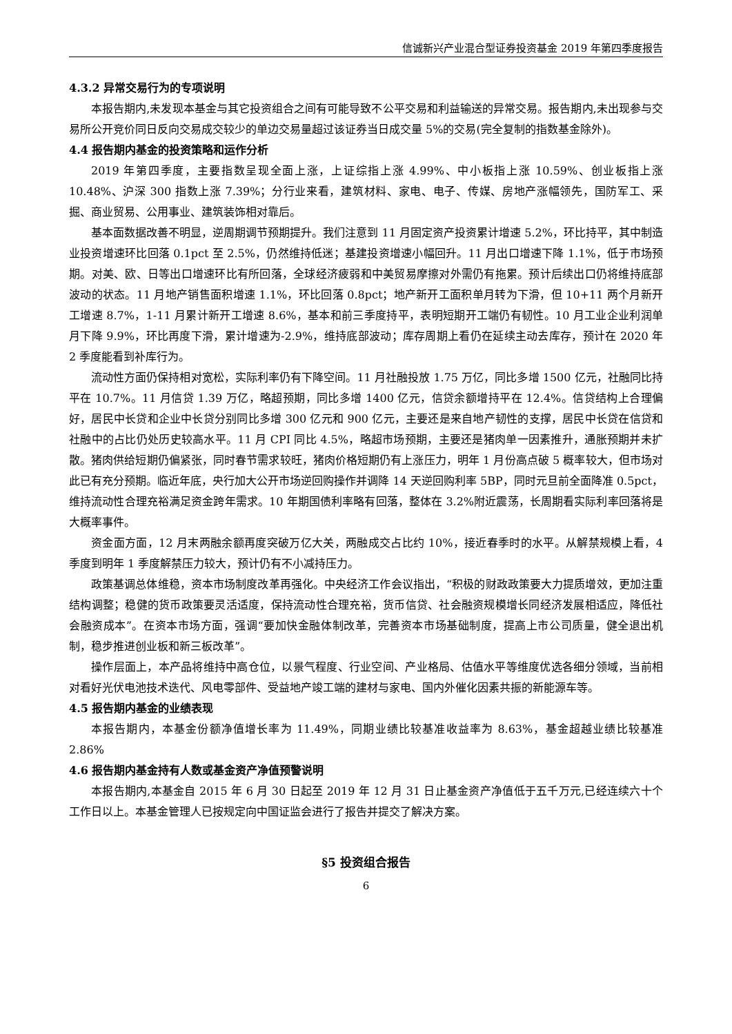信诚新兴产业混合型证券投资基金 2019 年第四季度报告
4.3.2 异常交易行为的专项说明
本报告期内,未发现本基金与其它投资组合之间有可能导致不公平交易和利益输送的异常交易。报告期内,未出现参与交易所公开竞价同日反向交易成交较少的单边交易量超过该证券当日成交量 5%的交易(完全复制的指数基金除外)。
4.4 报告期内基金的投资策略和运作分析
2019 年第四季度，主要指数呈现全面上涨，上证综指上涨 4.99%、中小板指上涨 10.59%、创业板指上涨 10.48%、沪深 300 指数上涨 7.39%；分行业来看，建筑材料、家电、电子、传媒、房地产涨幅领先，国防军工、采掘、商业贸易、公用事业、建筑装饰相对靠后。
基本面数据改善不明显，逆周期调节预期提升。我们注意到 11 月固定资产投资累计增速 5.2%，环比持平，其中制造业投资增速环比回落 0.1pct 至 2.5%，仍然维持低迷；基建投资增速小幅回升。11 月出口增速下降 1.1%，低于市场预期。对美、欧、日等出口增速环比有所回落，全球经济疲弱和中美贸易摩擦对外需仍有拖累。预计后续出口仍将维持底部波动的状态。11 月地产销售面积增速 1.1%，环比回落 0.8pct；地产新开工面积单月转为下滑，但 10+11 两个月新开工增速 8.7%，1-11 月累计新开工增速 8.6%，基本和前三季度持平，表明短期开工端仍有韧性。10 月工业企业利润单月下降 9.9%，环比再度下滑，累计增速为-2.9%，维持底部波动；库存周期上看仍在延续主动去库存，预计在 2020 年 2 季度能看到补库行为。
流动性方面仍保持相对宽松，实际利率仍有下降空间。11 月社融投放 1.75 万亿，同比多增 1500 亿元，社融同比持平在 10.7%。11 月信贷 1.39 万亿，略超预期，同比多增 1400 亿元，信贷余额增持平在 12.4%。信贷结构上合理偏好，居民中长贷和企业中长贷分别同比多增 300 亿元和 900 亿元，主要还是来自地产韧性的支撑，居民中长贷在信贷和社融中的占比仍处历史较高水平。11 月 CPI 同比 4.5%，略超市场预期，主要还是猪肉单一因素推升，通胀预期并未扩散。猪肉供给短期仍偏紧张，同时春节需求较旺，猪肉价格短期仍有上涨压力，明年 1 月份高点破 5 概率较大，但市场对此已有充分预期。临近年底，央行加大公开市场逆回购操作并调降 14 天逆回购利率 5BP，同时元旦前全面降准 0.5pct，维持流动性合理充裕满足资金跨年需求。10 年期国债利率略有回落，整体在 3.2%附近震荡，长周期看实际利率回落将是大概率事件。
资金面方面，12 月末两融余额再度突破万亿大关，两融成交占比约 10%，接近春季时的水平。从解禁规模上看，4 季度到明年 1 季度解禁压力较大，预计仍有不小减持压力。
政策基调总体维稳，资本市场制度改革再强化。中央经济工作会议指出，“积极的财政政策要大力提质增效，更加注重结构调整；稳健的货币政策要灵活适度，保持流动性合理充裕，货币信贷、社会融资规模增长同经济发展相适应，降低社会融资成本”。在资本市场方面，强调“要加快金融体制改革，完善资本市场基础制度，提高上市公司质量，健全退出机制，稳步推进创业板和新三板改革”。
操作层面上，本产品将维持中高仓位，以景气程度、行业空间、产业格局、估值水平等维度优选各细分领域，当前相对看好光伏电池技术迭代、风电零部件、受益地产竣工端的建材与家电、国内外催化因素共振的新能源车等。
4.5 报告期内基金的业绩表现
本报告期内，本基金份额净值增长率为 11.49%，同期业绩比较基准收益率为 8.63%，基金超越业绩比较基准 2.86%
4.6 报告期内基金持有人数或基金资产净值预警说明
本报告期内,本基金自 2015 年 6 月 30 日起至 2019 年 12 月 31 日止基金资产净值低于五千万元,已经连续六十个工作日以上。本基金管理人已按规定向中国证监会进行了报告并提交了解决方案。
§5 投资组合报告
6